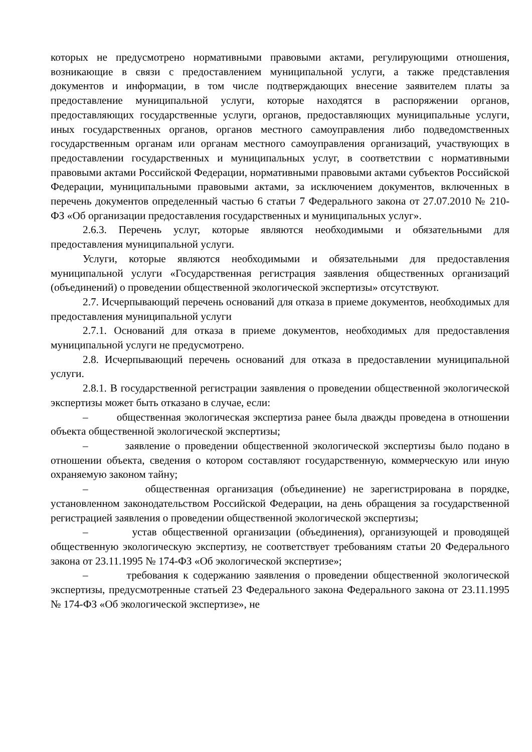которых не предусмотрено нормативными правовыми актами, регулирующими отношения, возникающие в связи с предоставлением муниципальной услуги, а также представления документов и информации, в том числе подтверждающих внесение заявителем платы за предоставление муниципальной услуги, которые находятся в распоряжении органов, предоставляющих государственные услуги, органов, предоставляющих муниципальные услуги, иных государственных органов, органов местного самоуправления либо подведомственных государственным органам или органам местного самоуправления организаций, участвующих в предоставлении государственных и муниципальных услуг, в соответствии с нормативными правовыми актами Российской Федерации, нормативными правовыми актами субъектов Российской Федерации, муниципальными правовыми актами, за исключением документов, включенных в перечень документов определенный частью 6 статьи 7 Федерального закона от 27.07.2010 № 210-ФЗ «Об организации предоставления государственных и муниципальных услуг».
2.6.3. Перечень услуг, которые являются необходимыми и обязательными для предоставления муниципальной услуги.
Услуги, которые являются необходимыми и обязательными для предоставления муниципальной услуги «Государственная регистрация заявления общественных организаций (объединений) о проведении общественной экологической экспертизы» отсутствуют.
2.7. Исчерпывающий перечень оснований для отказа в приеме документов, необходимых для предоставления муниципальной услуги
2.7.1. Оснований для отказа в приеме документов, необходимых для предоставления муниципальной услуги не предусмотрено.
2.8. Исчерпывающий перечень оснований для отказа в предоставлении муниципальной услуги.
2.8.1. В государственной регистрации заявления о проведении общественной экологической экспертизы может быть отказано в случае, если:
– общественная экологическая экспертиза ранее была дважды проведена в отношении объекта общественной экологической экспертизы;
– заявление о проведении общественной экологической экспертизы было подано в отношении объекта, сведения о котором составляют государственную, коммерческую или иную охраняемую законом тайну;
– общественная организация (объединение) не зарегистрирована в порядке, установленном законодательством Российской Федерации, на день обращения за государственной регистрацией заявления о проведении общественной экологической экспертизы;
– устав общественной организации (объединения), организующей и проводящей общественную экологическую экспертизу, не соответствует требованиям статьи 20 Федерального закона от 23.11.1995 № 174-ФЗ «Об экологической экспертизе»;
– требования к содержанию заявления о проведении общественной экологической экспертизы, предусмотренные статьей 23 Федерального закона Федерального закона от 23.11.1995 № 174-ФЗ «Об экологической экспертизе», не